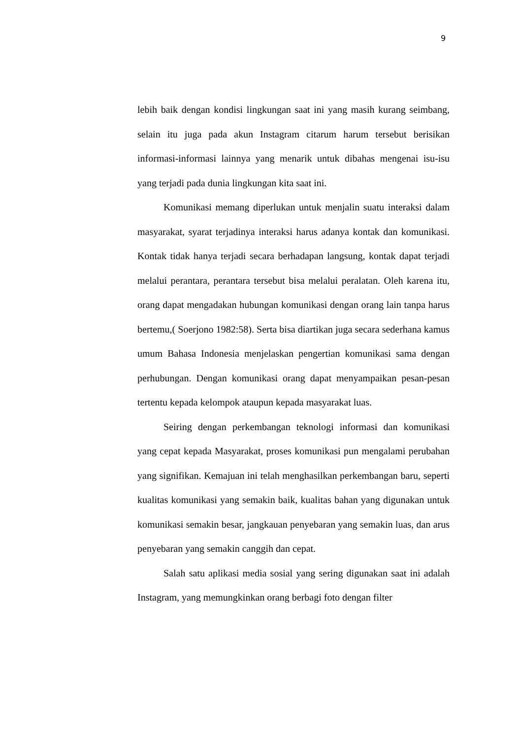9
lebih baik dengan kondisi lingkungan saat ini yang masih kurang seimbang, selain itu juga pada akun Instagram citarum harum tersebut berisikan informasi-informasi lainnya yang menarik untuk dibahas mengenai isu-isu yang terjadi pada dunia lingkungan kita saat ini.
Komunikasi memang diperlukan untuk menjalin suatu interaksi dalam masyarakat, syarat terjadinya interaksi harus adanya kontak dan komunikasi. Kontak tidak hanya terjadi secara berhadapan langsung, kontak dapat terjadi melalui perantara, perantara tersebut bisa melalui peralatan. Oleh karena itu, orang dapat mengadakan hubungan komunikasi dengan orang lain tanpa harus bertemu,( Soerjono 1982:58). Serta bisa diartikan juga secara sederhana kamus umum Bahasa Indonesia menjelaskan pengertian komunikasi sama dengan perhubungan. Dengan komunikasi orang dapat menyampaikan pesan-pesan tertentu kepada kelompok ataupun kepada masyarakat luas.
Seiring dengan perkembangan teknologi informasi dan komunikasi yang cepat kepada Masyarakat, proses komunikasi pun mengalami perubahan yang signifikan. Kemajuan ini telah menghasilkan perkembangan baru, seperti kualitas komunikasi yang semakin baik, kualitas bahan yang digunakan untuk komunikasi semakin besar, jangkauan penyebaran yang semakin luas, dan arus penyebaran yang semakin canggih dan cepat.
Salah satu aplikasi media sosial yang sering digunakan saat ini adalah Instagram, yang memungkinkan orang berbagi foto dengan filter